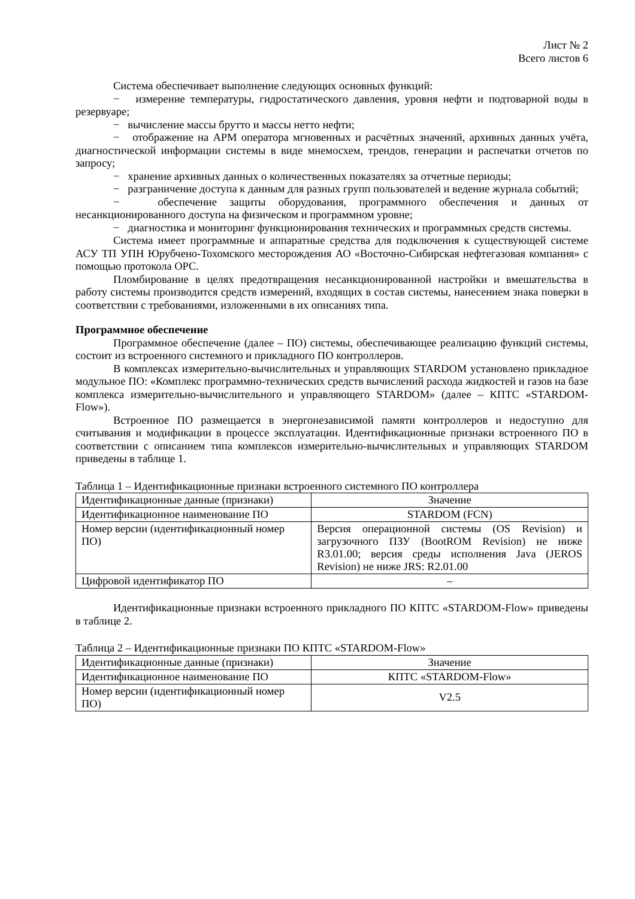Лист № 2
Всего листов 6
Система обеспечивает выполнение следующих основных функций:
− измерение температуры, гидростатического давления, уровня нефти и подтоварной воды в резервуаре;
− вычисление массы брутто и массы нетто нефти;
− отображение на АРМ оператора мгновенных и расчётных значений, архивных данных учёта, диагностической информации системы в виде мнемосхем, трендов, генерации и распечатки отчетов по запросу;
− хранение архивных данных о количественных показателях за отчетные периоды;
− разграничение доступа к данным для разных групп пользователей и ведение журнала событий;
− обеспечение защиты оборудования, программного обеспечения и данных от несанкционированного доступа на физическом и программном уровне;
− диагностика и мониторинг функционирования технических и программных средств системы.
Система имеет программные и аппаратные средства для подключения к существующей системе АСУ ТП УПН Юрубчено-Тохомского месторождения АО «Восточно-Сибирская нефтегазовая компания» с помощью протокола OPC.
Пломбирование в целях предотвращения несанкционированной настройки и вмешательства в работу системы производится средств измерений, входящих в состав системы, нанесением знака поверки в соответствии с требованиями, изложенными в их описаниях типа.
Программное обеспечение
Программное обеспечение (далее – ПО) системы, обеспечивающее реализацию функций системы, состоит из встроенного системного и прикладного ПО контроллеров.
В комплексах измерительно-вычислительных и управляющих STARDOM установлено прикладное модульное ПО: «Комплекс программно-технических средств вычислений расхода жидкостей и газов на базе комплекса измерительно-вычислительного и управляющего STARDOM» (далее – КПТС «STARDOM-Flow»).
Встроенное ПО размещается в энергонезависимой памяти контроллеров и недоступно для считывания и модификации в процессе эксплуатации. Идентификационные признаки встроенного ПО в соответствии с описанием типа комплексов измерительно-вычислительных и управляющих STARDOM приведены в таблице 1.
Таблица 1 – Идентификационные признаки встроенного системного ПО контроллера
| Идентификационные данные (признаки) | Значение |
| Идентификационное наименование ПО | STARDOM (FCN) |
| Номер версии (идентификационный номер ПО) | Версия операционной системы (OS Revision) и загрузочного ПЗУ (BootROM Revision) не ниже R3.01.00; версия среды исполнения Java (JEROS Revision) не ниже JRS: R2.01.00 |
| Цифровой идентификатор ПО | – |
Идентификационные признаки встроенного прикладного ПО КПТС «STARDOM-Flow» приведены в таблице 2.
Таблица 2 – Идентификационные признаки ПО КПТС «STARDOM-Flow»
| Идентификационные данные (признаки) | Значение |
| Идентификационное наименование ПО | КПТС «STARDOM-Flow» |
| Номер версии (идентификационный номер ПО) | V2.5 |